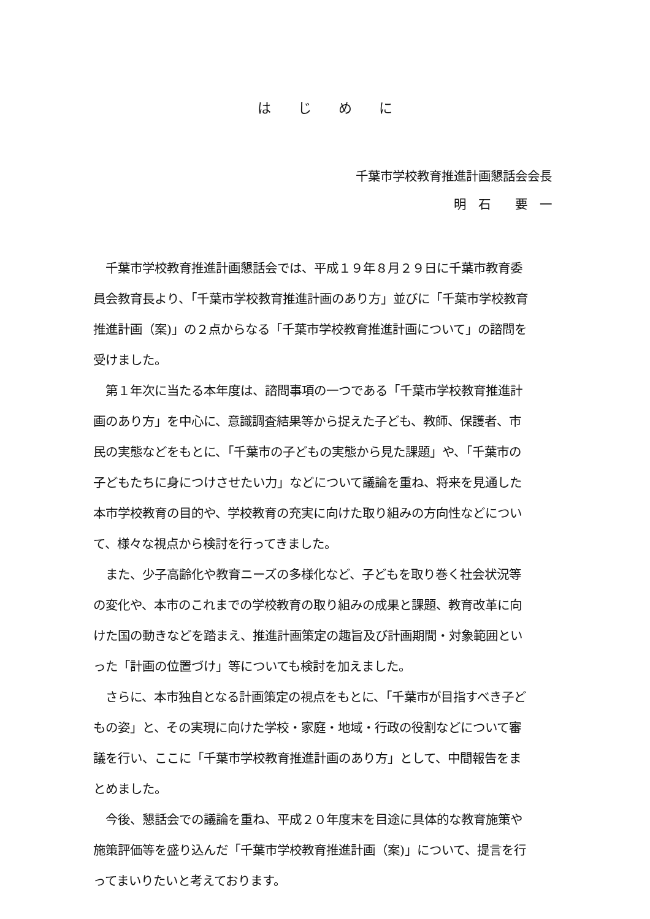は　　じ　　め　　に
千葉市学校教育推進計画懇話会会長
明　石　　要　一
　千葉市学校教育推進計画懇話会では、平成１９年８月２９日に千葉市教育委
員会教育長より、「千葉市学校教育推進計画のあり方」並びに「千葉市学校教育
推進計画（案)」の２点からなる「千葉市学校教育推進計画について」の諮問を
受けました。
　第１年次に当たる本年度は、諮問事項の一つである「千葉市学校教育推進計
画のあり方」を中心に、意識調査結果等から捉えた子ども、教師、保護者、市
民の実態などをもとに、「千葉市の子どもの実態から見た課題」や、「千葉市の
子どもたちに身につけさせたい力」などについて議論を重ね、将来を見通した
本市学校教育の目的や、学校教育の充実に向けた取り組みの方向性などについ
て、様々な視点から検討を行ってきました。
　また、少子高齢化や教育ニーズの多様化など、子どもを取り巻く社会状況等
の変化や、本市のこれまでの学校教育の取り組みの成果と課題、教育改革に向
けた国の動きなどを踏まえ、推進計画策定の趣旨及び計画期間・対象範囲とい
った「計画の位置づけ」等についても検討を加えました。
　さらに、本市独自となる計画策定の視点をもとに、「千葉市が目指すべき子ど
もの姿」と、その実現に向けた学校・家庭・地域・行政の役割などについて審
議を行い、ここに「千葉市学校教育推進計画のあり方」として、中間報告をま
とめました。
　今後、懇話会での議論を重ね、平成２０年度末を目途に具体的な教育施策や
施策評価等を盛り込んだ「千葉市学校教育推進計画（案)」について、提言を行
ってまいりたいと考えております。